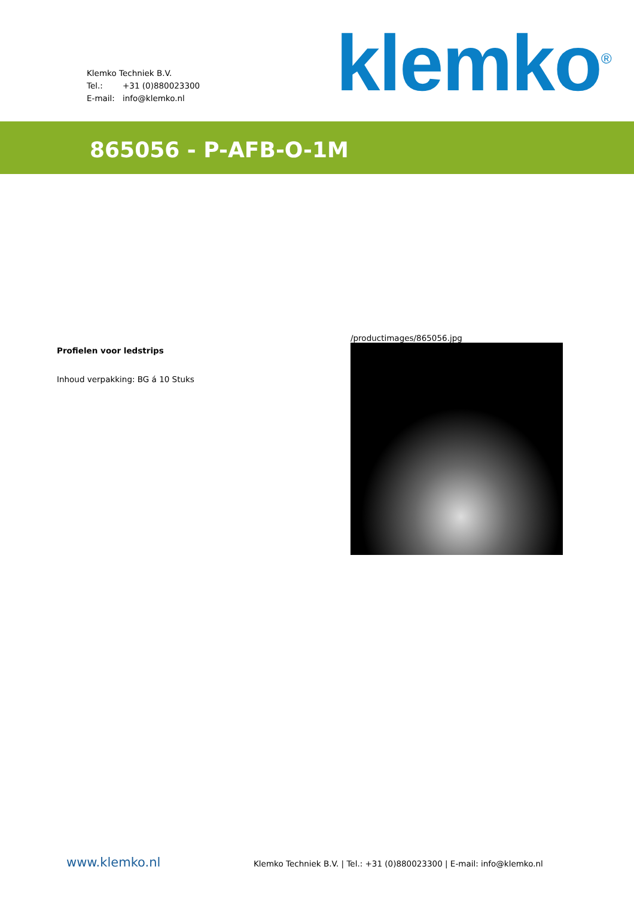Klemko Techniek B.V.
Tel.: +31 (0)880023300
E-mail: info@klemko.nl
klemko<sup>®</sup>
865056 - P-AFB-O-1M
Profielen voor ledstrips
Inhoud verpakking: BG á 10 Stuks
/productimages/865056.jpg
www.klemko.nl
Klemko Techniek B.V. | Tel.: +31 (0)880023300 | E-mail: info@klemko.nl